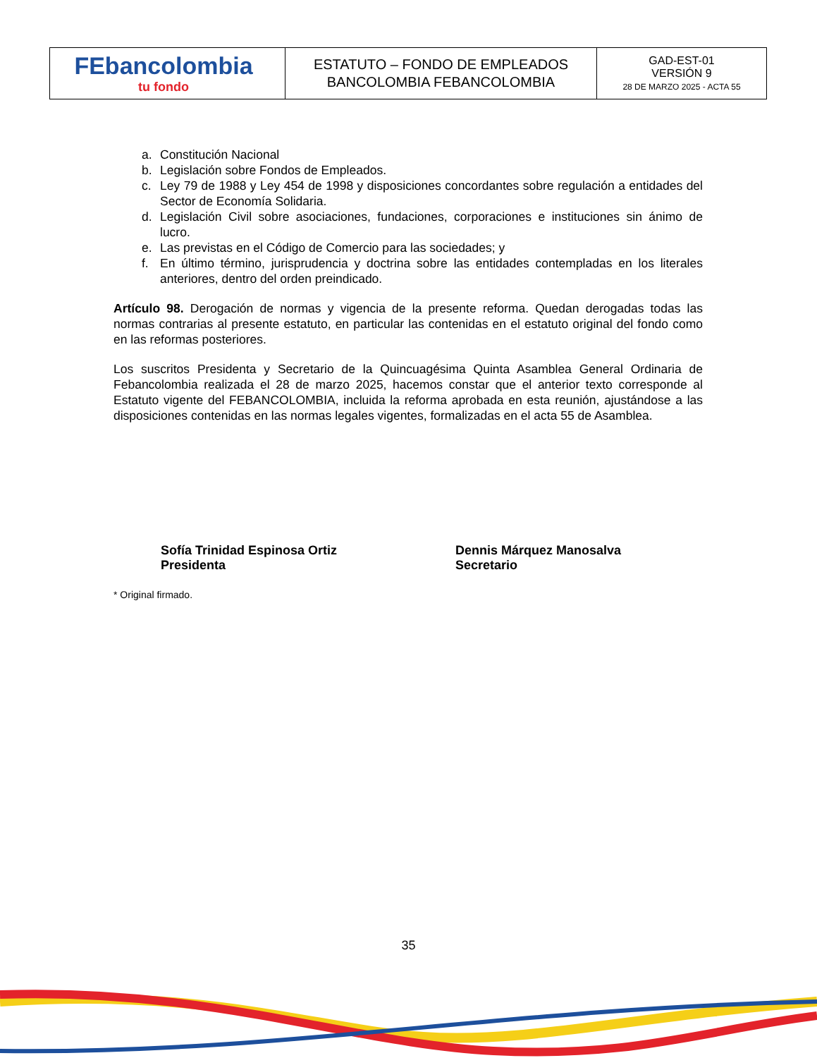| FEbancolombia tu fondo | ESTATUTO – FONDO DE EMPLEADOS BANCOLOMBIA FEBANCOLOMBIA | GAD-EST-01 VERSIÓN 9 28 DE MARZO 2025 - ACTA 55 |
a. Constitución Nacional
b. Legislación sobre Fondos de Empleados.
c. Ley 79 de 1988 y Ley 454 de 1998 y disposiciones concordantes sobre regulación a entidades del Sector de Economía Solidaria.
d. Legislación Civil sobre asociaciones, fundaciones, corporaciones e instituciones sin ánimo de lucro.
e. Las previstas en el Código de Comercio para las sociedades; y
f. En último término, jurisprudencia y doctrina sobre las entidades contempladas en los literales anteriores, dentro del orden preindicado.
Artículo 98. Derogación de normas y vigencia de la presente reforma. Quedan derogadas todas las normas contrarias al presente estatuto, en particular las contenidas en el estatuto original del fondo como en las reformas posteriores.
Los suscritos Presidenta y Secretario de la Quincuagésima Quinta Asamblea General Ordinaria de Febancolombia realizada el 28 de marzo 2025, hacemos constar que el anterior texto corresponde al Estatuto vigente del FEBANCOLOMBIA, incluida la reforma aprobada en esta reunión, ajustándose a las disposiciones contenidas en las normas legales vigentes, formalizadas en el acta 55 de Asamblea.
Sofía Trinidad Espinosa Ortiz
Presidenta
Dennis Márquez Manosalva
Secretario
* Original firmado.
35